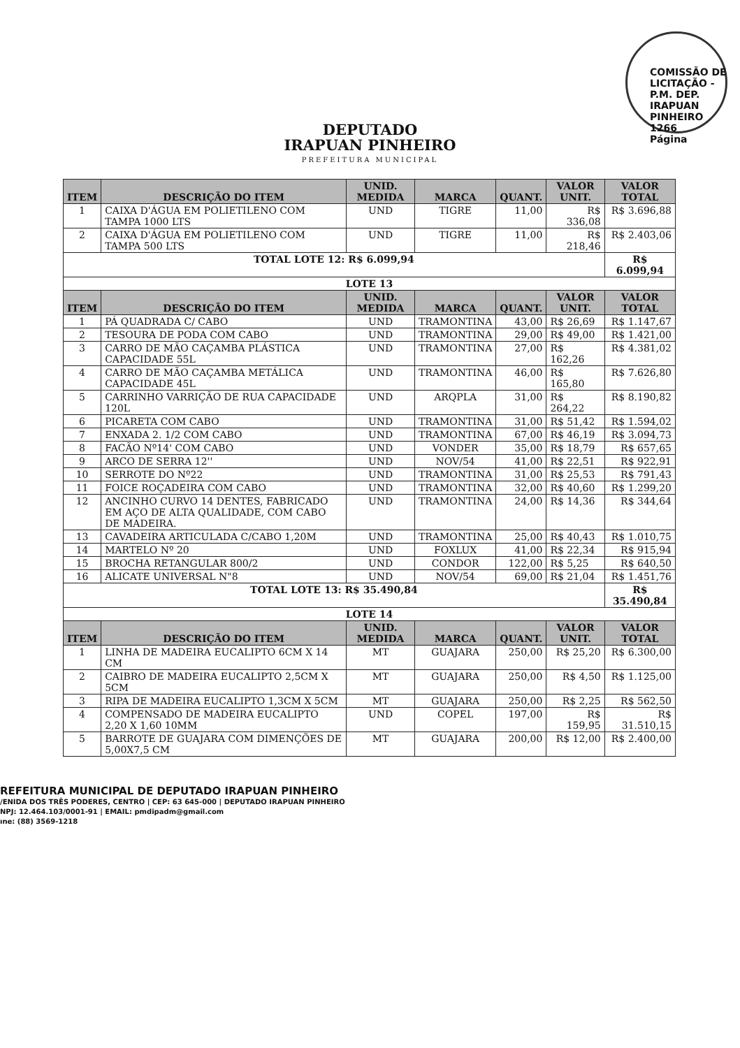COMISSÃO DE LICITAÇÃO - P.M. DEP. IRAPUAN PINHEIRO
1266
Página
DEPUTADO
IRAPUAN PINHEIRO
PREFEITURA MUNICIPAL
| ITEM | DESCRIÇÃO DO ITEM | UNID. MEDIDA | MARCA | QUANT. | VALOR UNIT. | VALOR TOTAL |
| --- | --- | --- | --- | --- | --- | --- |
| 1 | CAIXA D'ÁGUA EM POLIETILENO COM TAMPA 1000 LTS | UND | TIGRE | 11,00 | R$ 336,08 | R$ 3.696,88 |
| 2 | CAIXA D'ÁGUA EM POLIETILENO COM TAMPA 500 LTS | UND | TIGRE | 11,00 | R$ 218,46 | R$ 2.403,06 |
| TOTAL LOTE 12: R$ 6.099,94 | | | | | | R$ 6.099,94 |
| LOTE 13 | | | | | | |
| ITEM | DESCRIÇÃO DO ITEM | UNID. MEDIDA | MARCA | QUANT. | VALOR UNIT. | VALOR TOTAL |
| 1 | PÁ QUADRADA C/ CABO | UND | TRAMONTINA | 43,00 | R$ 26,69 | R$ 1.147,67 |
| 2 | TESOURA DE PODA COM CABO | UND | TRAMONTINA | 29,00 | R$ 49,00 | R$ 1.421,00 |
| 3 | CARRO DE MÃO CAÇAMBA PLÁSTICA CAPACIDADE 55L | UND | TRAMONTINA | 27,00 | R$ 162,26 | R$ 4.381,02 |
| 4 | CARRO DE MÃO CAÇAMBA METÁLICA CAPACIDADE 45L | UND | TRAMONTINA | 46,00 | R$ 165,80 | R$ 7.626,80 |
| 5 | CARRINHO VARRIÇÃO DE RUA CAPACIDADE 120L | UND | ARQPLA | 31,00 | R$ 264,22 | R$ 8.190,82 |
| 6 | PICARETA COM CABO | UND | TRAMONTINA | 31,00 | R$ 51,42 | R$ 1.594,02 |
| 7 | ENXADA 2. 1/2 COM CABO | UND | TRAMONTINA | 67,00 | R$ 46,19 | R$ 3.094,73 |
| 8 | FACÃO Nº14' COM CABO | UND | VONDER | 35,00 | R$ 18,79 | R$ 657,65 |
| 9 | ARCO DE SERRA 12'' | UND | NOV/54 | 41,00 | R$ 22,51 | R$ 922,91 |
| 10 | SERROTE DO Nº22 | UND | TRAMONTINA | 31,00 | R$ 25,53 | R$ 791,43 |
| 11 | FOICE ROÇADEIRA COM CABO | UND | TRAMONTINA | 32,00 | R$ 40,60 | R$ 1.299,20 |
| 12 | ANCINHO CURVO 14 DENTES, FABRICADO EM AÇO DE ALTA QUALIDADE, COM CABO DE MADEIRA. | UND | TRAMONTINA | 24,00 | R$ 14,36 | R$ 344,64 |
| 13 | CAVADEIRA ARTICULADA C/CABO 1,20M | UND | TRAMONTINA | 25,00 | R$ 40,43 | R$ 1.010,75 |
| 14 | MARTELO Nº 20 | UND | FOXLUX | 41,00 | R$ 22,34 | R$ 915,94 |
| 15 | BROCHA RETANGULAR 800/2 | UND | CONDOR | 122,00 | R$ 5,25 | R$ 640,50 |
| 16 | ALICATE UNIVERSAL N"8 | UND | NOV/54 | 69,00 | R$ 21,04 | R$ 1.451,76 |
| TOTAL LOTE 13: R$ 35.490,84 | | | | | | R$ 35.490,84 |
| LOTE 14 | | | | | | |
| ITEM | DESCRIÇÃO DO ITEM | UNID. MEDIDA | MARCA | QUANT. | VALOR UNIT. | VALOR TOTAL |
| 1 | LINHA DE MADEIRA EUCALIPTO 6CM X 14 CM | MT | GUAJARA | 250,00 | R$ 25,20 | R$ 6.300,00 |
| 2 | CAIBRO DE MADEIRA EUCALIPTO 2,5CM X 5CM | MT | GUAJARA | 250,00 | R$ 4,50 | R$ 1.125,00 |
| 3 | RIPA DE MADEIRA EUCALIPTO 1,3CM X 5CM | MT | GUAJARA | 250,00 | R$ 2,25 | R$ 562,50 |
| 4 | COMPENSADO DE MADEIRA EUCALIPTO 2,20 X 1,60 10MM | UND | COPEL | 197,00 | R$ 159,95 | R$ 31.510,15 |
| 5 | BARROTE DE GUAJARA COM DIMENÇÕES DE 5,00X7,5 CM | MT | GUAJARA | 200,00 | R$ 12,00 | R$ 2.400,00 |
REFEITURA MUNICIPAL DE DEPUTADO IRAPUAN PINHEIRO
/ENIDA DOS TRÊS PODERES, CENTRO | CEP: 63 645-000 | DEPUTADO IRAPUAN PINHEIRO
NPJ: 12.464.103/0001-91 | EMAIL: pmdipadm@gmail.com
ıne: (88) 3569-1218